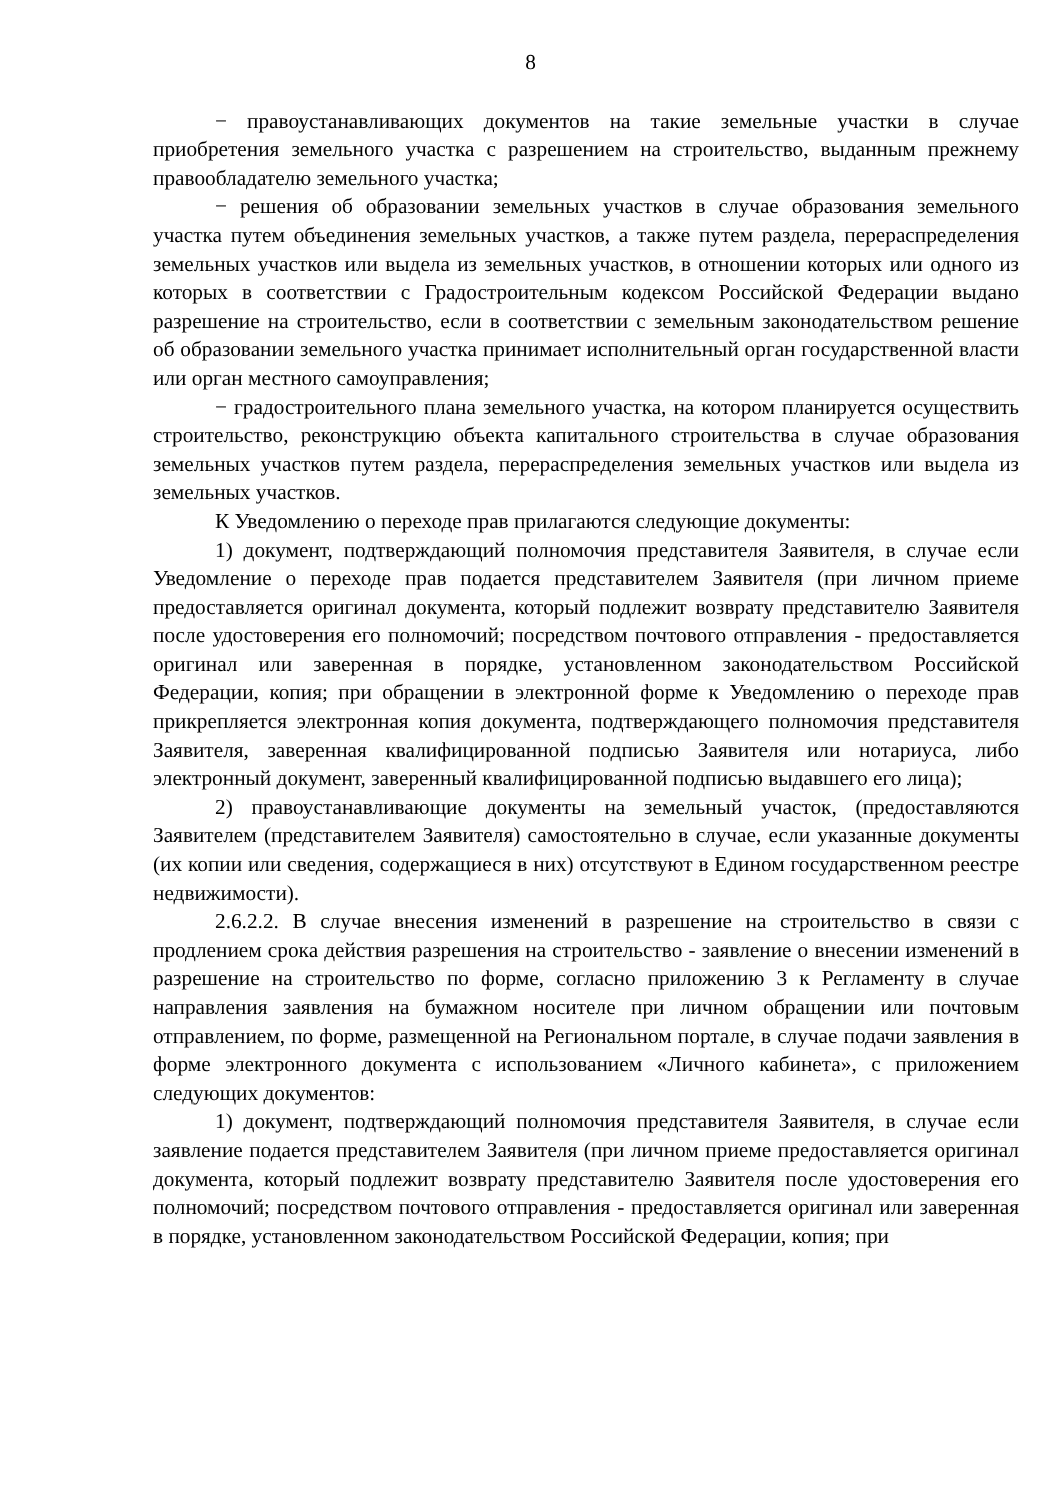8
− правоустанавливающих документов на такие земельные участки в случае приобретения земельного участка с разрешением на строительство, выданным прежнему правообладателю земельного участка;
− решения об образовании земельных участков в случае образования земельного участка путем объединения земельных участков, а также путем раздела, перераспределения земельных участков или выдела из земельных участков, в отношении которых или одного из которых в соответствии с Градостроительным кодексом Российской Федерации выдано разрешение на строительство, если в соответствии с земельным законодательством решение об образовании земельного участка принимает исполнительный орган государственной власти или орган местного самоуправления;
− градостроительного плана земельного участка, на котором планируется осуществить строительство, реконструкцию объекта капитального строительства в случае образования земельных участков путем раздела, перераспределения земельных участков или выдела из земельных участков.
К Уведомлению о переходе прав прилагаются следующие документы:
1) документ, подтверждающий полномочия представителя Заявителя, в случае если Уведомление о переходе прав подается представителем Заявителя (при личном приеме предоставляется оригинал документа, который подлежит возврату представителю Заявителя после удостоверения его полномочий; посредством почтового отправления - предоставляется оригинал или заверенная в порядке, установленном законодательством Российской Федерации, копия; при обращении в электронной форме к Уведомлению о переходе прав прикрепляется электронная копия документа, подтверждающего полномочия представителя Заявителя, заверенная квалифицированной подписью Заявителя или нотариуса, либо электронный документ, заверенный квалифицированной подписью выдавшего его лица);
2) правоустанавливающие документы на земельный участок, (предоставляются Заявителем (представителем Заявителя) самостоятельно в случае, если указанные документы (их копии или сведения, содержащиеся в них) отсутствуют в Едином государственном реестре недвижимости).
2.6.2.2. В случае внесения изменений в разрешение на строительство в связи с продлением срока действия разрешения на строительство - заявление о внесении изменений в разрешение на строительство по форме, согласно приложению 3 к Регламенту в случае направления заявления на бумажном носителе при личном обращении или почтовым отправлением, по форме, размещенной на Региональном портале, в случае подачи заявления в форме электронного документа с использованием «Личного кабинета», с приложением следующих документов:
1) документ, подтверждающий полномочия представителя Заявителя, в случае если заявление подается представителем Заявителя (при личном приеме предоставляется оригинал документа, который подлежит возврату представителю Заявителя после удостоверения его полномочий; посредством почтового отправления - предоставляется оригинал или заверенная в порядке, установленном законодательством Российской Федерации, копия; при